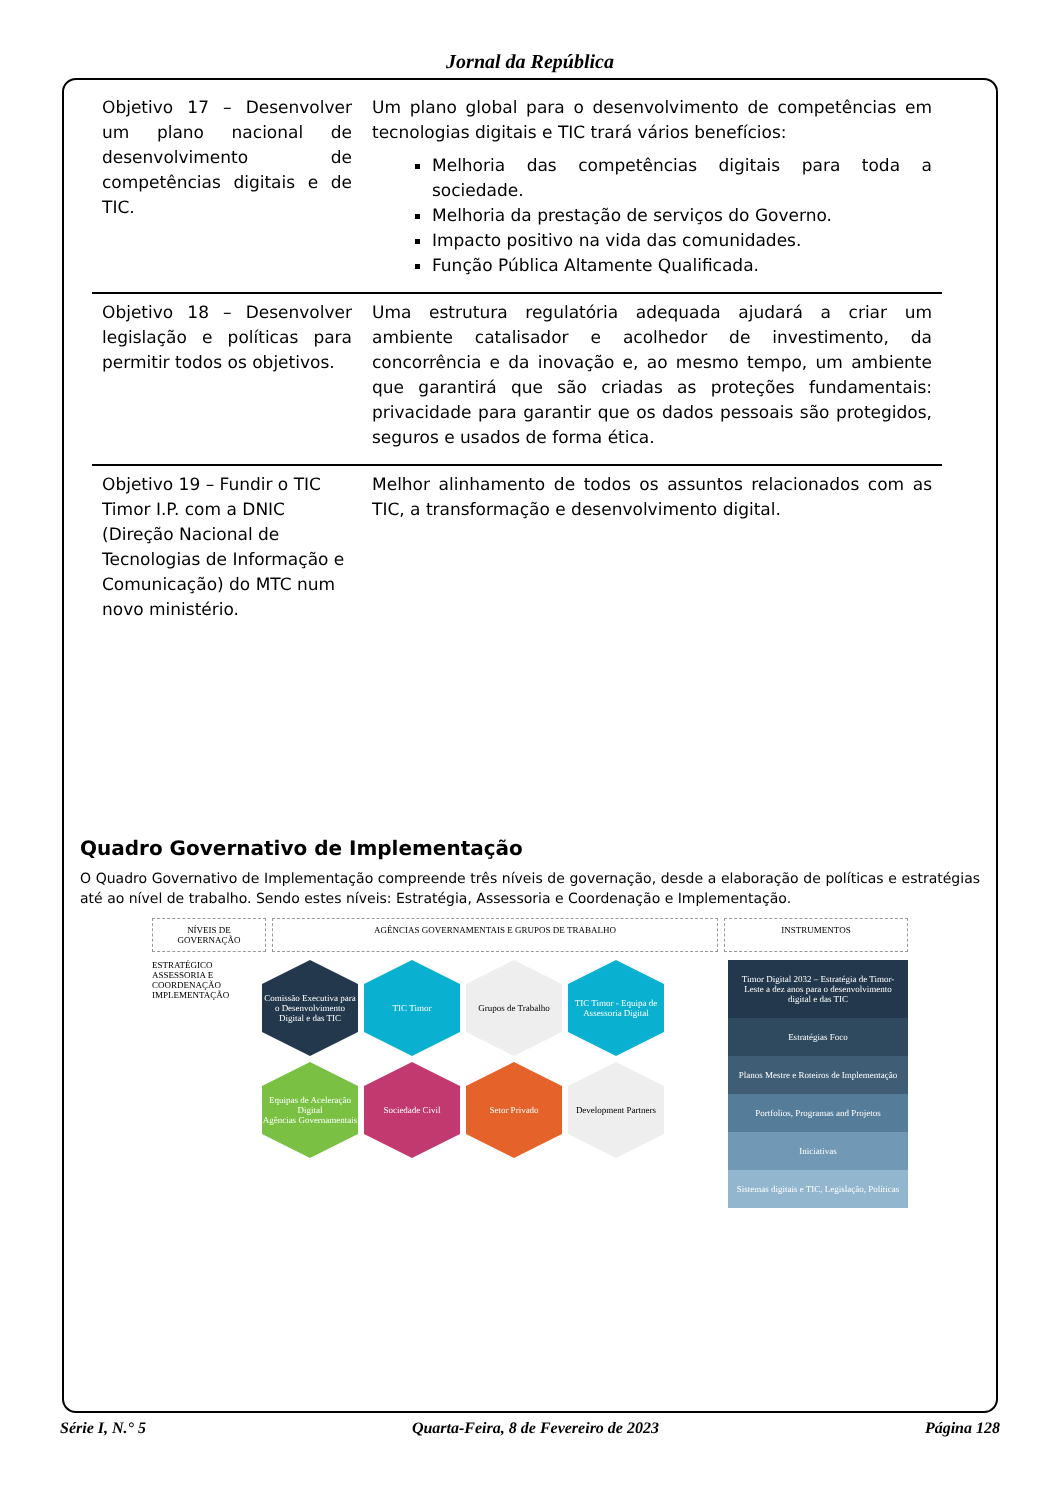Jornal da República
| Objetivo 17 – Desenvolver um plano nacional de desenvolvimento de competências digitais e de TIC. | Um plano global para o desenvolvimento de competências em tecnologias digitais e TIC trará vários benefícios: Melhoria das competências digitais para toda a sociedade. Melhoria da prestação de serviços do Governo. Impacto positivo na vida das comunidades. Função Pública Altamente Qualificada. |
| Objetivo 18 – Desenvolver legislação e políticas para permitir todos os objetivos. | Uma estrutura regulatória adequada ajudará a criar um ambiente catalisador e acolhedor de investimento, da concorrência e da inovação e, ao mesmo tempo, um ambiente que garantirá que são criadas as proteções fundamentais: privacidade para garantir que os dados pessoais são protegidos, seguros e usados de forma ética. |
| Objetivo 19 – Fundir o TIC Timor I.P. com a DNIC (Direção Nacional de Tecnologias de Informação e Comunicação) do MTC num novo ministério. | Melhor alinhamento de todos os assuntos relacionados com as TIC, a transformação e desenvolvimento digital. |
Quadro Governativo de Implementação
O Quadro Governativo de Implementação compreende três níveis de governação, desde a elaboração de políticas e estratégias até ao nível de trabalho. Sendo estes níveis: Estratégia, Assessoria e Coordenação e Implementação.
NÍVEIS DE GOVERNAÇÃO
AGÊNCIAS GOVERNAMENTAIS E GRUPOS DE TRABALHO
INSTRUMENTOS
ESTRATÉGICO
ASSESSORIA E COORDENAÇÃO
IMPLEMENTAÇÃO
Comissão Executiva para o Desenvolvimento Digital e das TIC
TIC Timor
Grupos de Trabalho
TIC Timor - Equipa de Assessoria Digital
Equipas de Aceleração Digital
Agências Governamentais
Sociedade Civil
Setor Privado
Development Partners
Timor Digital 2032 – Estratégia de Timor-Leste a dez anos para o desenvolvimento digital e das TIC
Estratégias Foco
Planos Mestre e Roteiros de Implementação
Portfolios, Programas and Projetos
Iniciativas
Sistemas digitais e TIC, Legislação, Políticas
Série I, N.° 5 Quarta-Feira, 8 de Fevereiro de 2023 Página 128